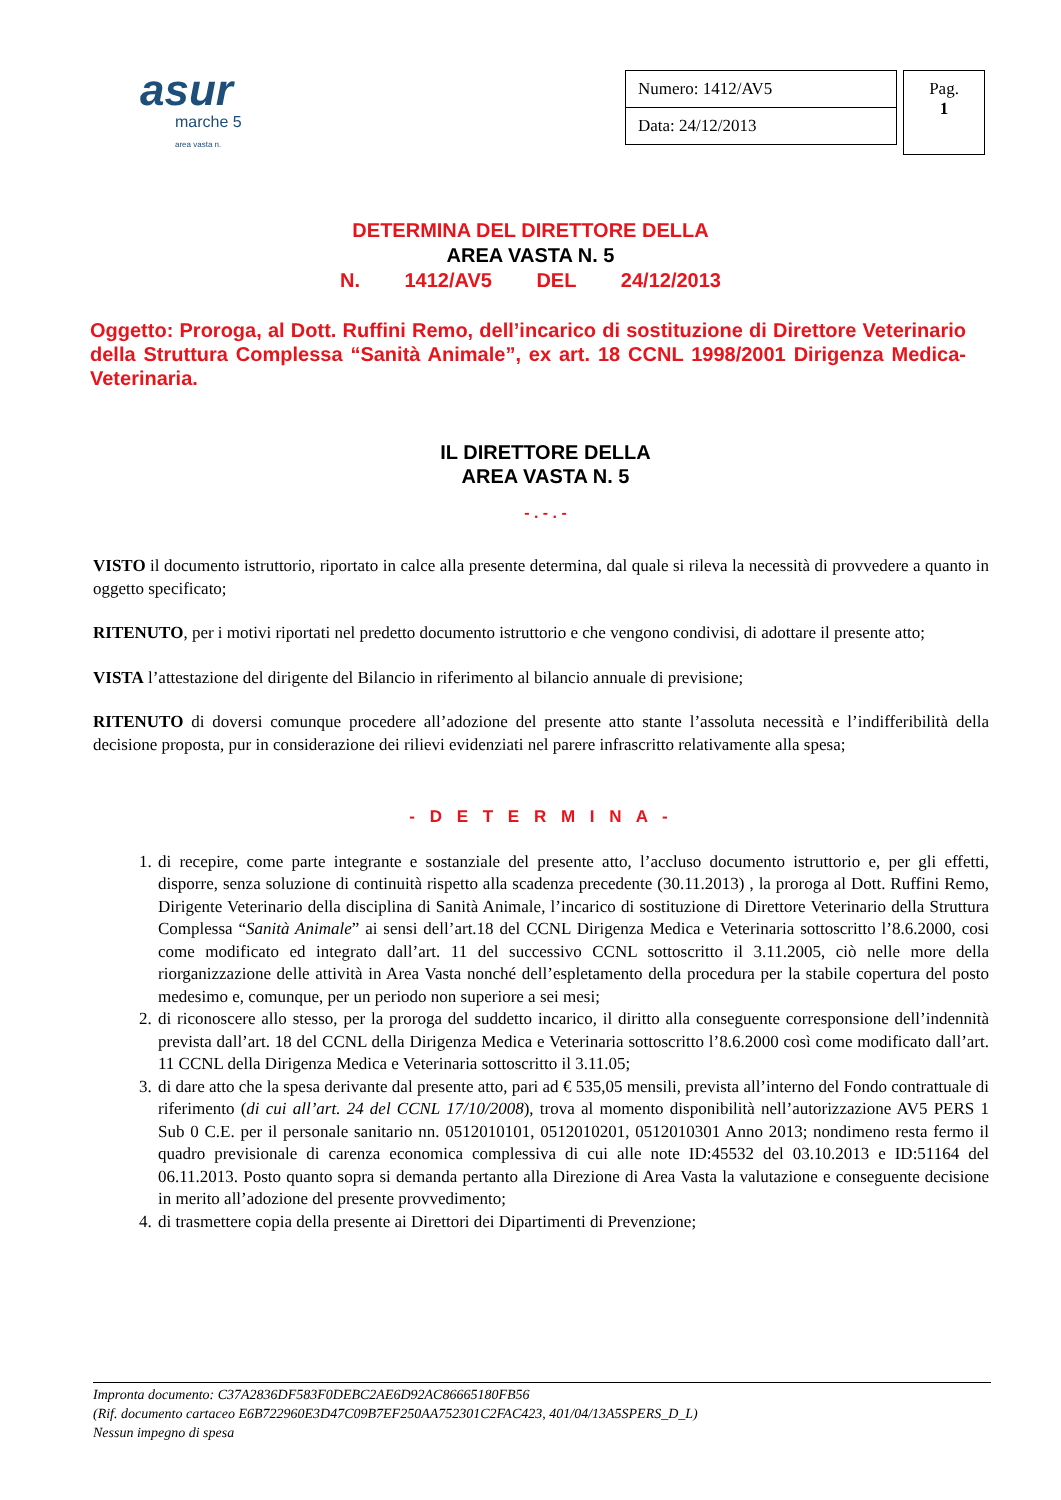asur
marche 5
area vasta n.
Numero: 1412/AV5
Data: 24/12/2013
Pag.
1
DETERMINA DEL DIRETTORE DELLA
AREA VASTA N. 5
N. 1412/AV5 DEL 24/12/2013
Oggetto: Proroga, al Dott. Ruffini Remo, dell’incarico di sostituzione di Direttore Veterinario della Struttura Complessa “Sanità Animale”, ex art. 18 CCNL 1998/2001 Dirigenza Medica-Veterinaria.
IL DIRETTORE DELLA
AREA VASTA N. 5
- . - . -
VISTO il documento istruttorio, riportato in calce alla presente determina, dal quale si rileva la necessità di provvedere a quanto in oggetto specificato;
RITENUTO, per i motivi riportati nel predetto documento istruttorio e che vengono condivisi, di adottare il presente atto;
VISTA l’attestazione del dirigente del Bilancio in riferimento al bilancio annuale di previsione;
RITENUTO di doversi comunque procedere all’adozione del presente atto stante l’assoluta necessità e l’indifferibilità della decisione proposta, pur in considerazione dei rilievi evidenziati nel parere infrascritto relativamente alla spesa;
- D E T E R M I N A -
1. di recepire, come parte integrante e sostanziale del presente atto, l’accluso documento istruttorio e, per gli effetti, disporre, senza soluzione di continuità rispetto alla scadenza precedente (30.11.2013) , la proroga al Dott. Ruffini Remo, Dirigente Veterinario della disciplina di Sanità Animale, l’incarico di sostituzione di Direttore Veterinario della Struttura Complessa “Sanità Animale” ai sensi dell’art.18 del CCNL Dirigenza Medica e Veterinaria sottoscritto l’8.6.2000, cosi come modificato ed integrato dall’art. 11 del successivo CCNL sottoscritto il 3.11.2005, ciò nelle more della riorganizzazione delle attività in Area Vasta nonché dell’espletamento della procedura per la stabile copertura del posto medesimo e, comunque, per un periodo non superiore a sei mesi;
2. di riconoscere allo stesso, per la proroga del suddetto incarico, il diritto alla conseguente corresponsione dell’indennità prevista dall’art. 18 del CCNL della Dirigenza Medica e Veterinaria sottoscritto l’8.6.2000 così come modificato dall’art. 11 CCNL della Dirigenza Medica e Veterinaria sottoscritto il 3.11.05;
3. di dare atto che la spesa derivante dal presente atto, pari ad € 535,05 mensili, prevista all’interno del Fondo contrattuale di riferimento (di cui all’art. 24 del CCNL 17/10/2008), trova al momento disponibilità nell’autorizzazione AV5 PERS 1 Sub 0 C.E. per il personale sanitario nn. 0512010101, 0512010201, 0512010301 Anno 2013; nondimeno resta fermo il quadro previsionale di carenza economica complessiva di cui alle note ID:45532 del 03.10.2013 e ID:51164 del 06.11.2013. Posto quanto sopra si demanda pertanto alla Direzione di Area Vasta la valutazione e conseguente decisione in merito all’adozione del presente provvedimento;
4. di trasmettere copia della presente ai Direttori dei Dipartimenti di Prevenzione;
Impronta documento: C37A2836DF583F0DEBC2AE6D92AC86665180FB56
(Rif. documento cartaceo E6B722960E3D47C09B7EF250AA752301C2FAC423, 401/04/13A5SPERS_D_L)
Nessun impegno di spesa